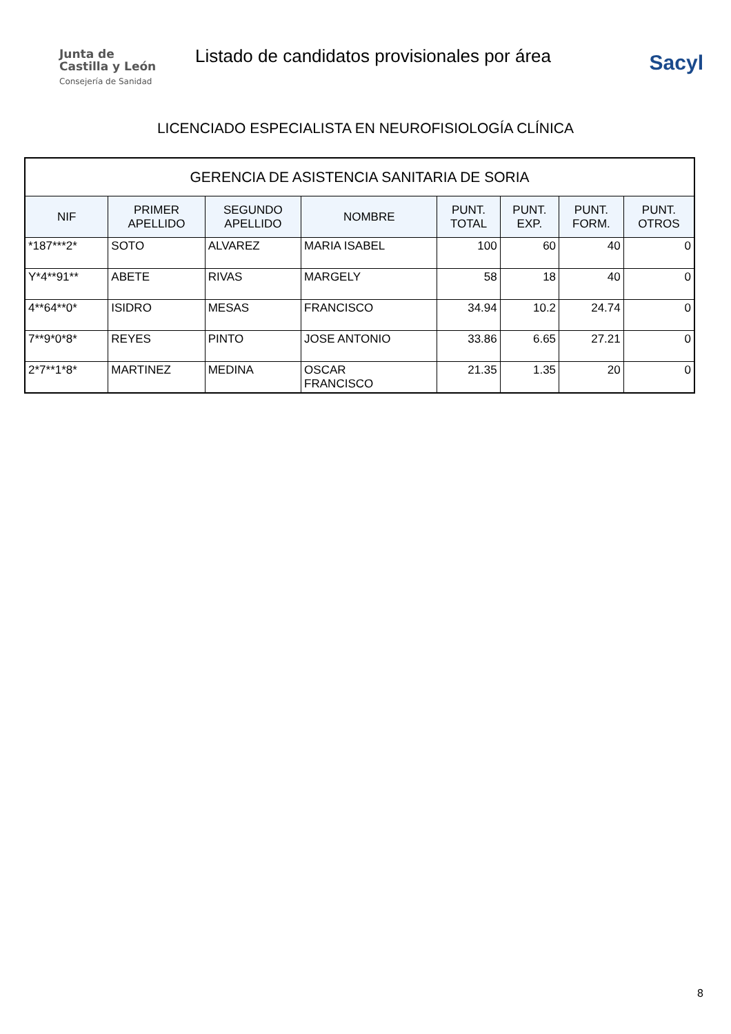Junta de
Castilla y León
Consejería de Sanidad
Listado de candidatos provisionales por área
Sacyl
LICENCIADO ESPECIALISTA EN NEUROFISIOLOGÍA CLÍNICA
| GERENCIA DE ASISTENCIA SANITARIA DE SORIA | | | | | | | |
| --- | --- | --- | --- | --- | --- | --- | --- |
| NIF | PRIMER APELLIDO | SEGUNDO APELLIDO | NOMBRE | PUNT. TOTAL | PUNT. EXP. | PUNT. FORM. | PUNT. OTROS |
| *187***2* | SOTO | ALVAREZ | MARIA ISABEL | 100 | 60 | 40 | 0 |
| Y*4**91** | ABETE | RIVAS | MARGELY | 58 | 18 | 40 | 0 |
| 4**64**0* | ISIDRO | MESAS | FRANCISCO | 34.94 | 10.2 | 24.74 | 0 |
| 7**9*0*8* | REYES | PINTO | JOSE ANTONIO | 33.86 | 6.65 | 27.21 | 0 |
| 2*7**1*8* | MARTINEZ | MEDINA | OSCAR FRANCISCO | 21.35 | 1.35 | 20 | 0 |
8